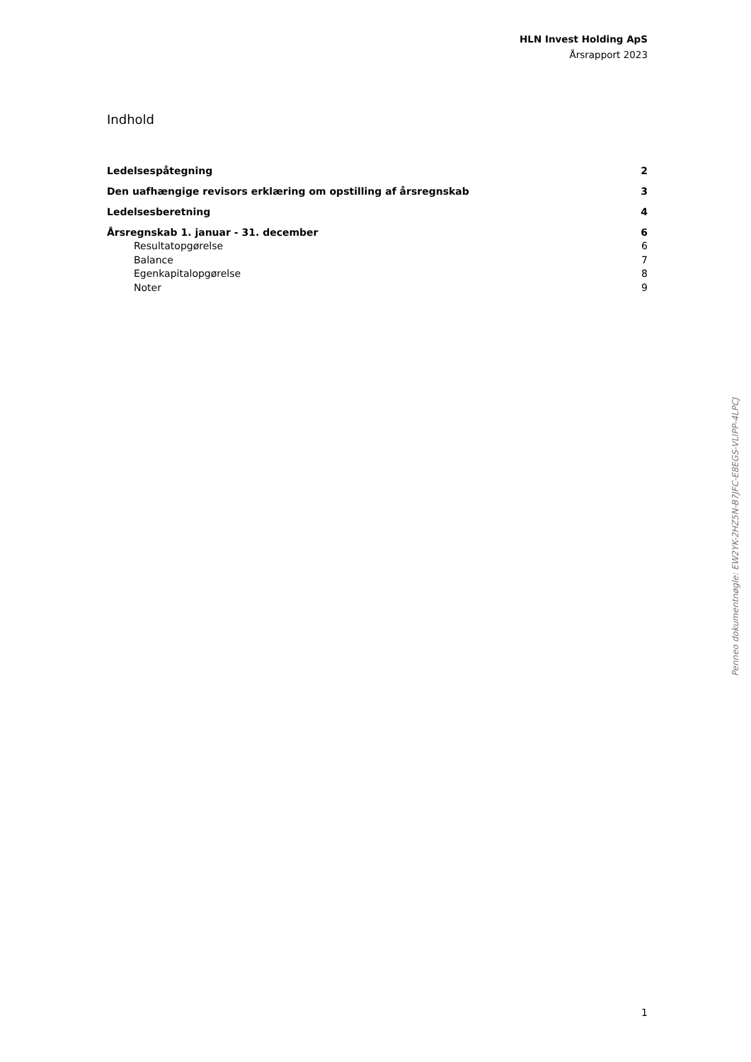HLN Invest Holding ApS
Årsrapport 2023
Indhold
Ledelsespåtegning 2
Den uafhængige revisors erklæring om opstilling af årsregnskab 3
Ledelsesberetning 4
Årsregnskab 1. januar - 31. december 6
Resultatopgørelse 6
Balance 7
Egenkapitalopgørelse 8
Noter 9
Penneo dokumentnøgle: EW2YK-2HZ5N-B7JFC-E8EGS-VLIPP-4LPCJ
1